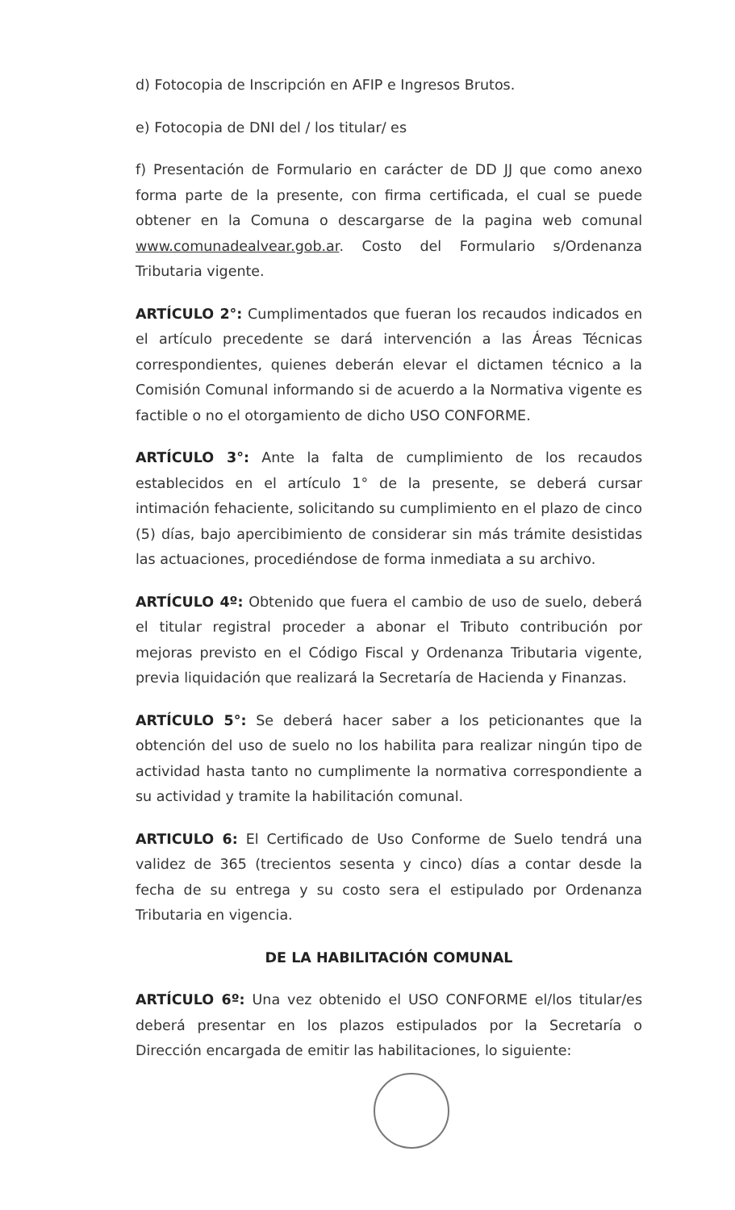d) Fotocopia de Inscripción en AFIP e Ingresos Brutos.
e) Fotocopia de DNI del / los titular/ es
f) Presentación de Formulario en carácter de DD JJ que como anexo forma parte de la presente, con firma certificada, el cual se puede obtener en la Comuna o descargarse de la pagina web comunal www.comunadealvear.gob.ar. Costo del Formulario s/Ordenanza Tributaria vigente.
ARTÍCULO 2°: Cumplimentados que fueran los recaudos indicados en el artículo precedente se dará intervención a las Áreas Técnicas correspondientes, quienes deberán elevar el dictamen técnico a la Comisión Comunal informando si de acuerdo a la Normativa vigente es factible o no el otorgamiento de dicho USO CONFORME.
ARTÍCULO 3°: Ante la falta de cumplimiento de los recaudos establecidos en el artículo 1° de la presente, se deberá cursar intimación fehaciente, solicitando su cumplimiento en el plazo de cinco (5) días, bajo apercibimiento de considerar sin más trámite desistidas las actuaciones, procediéndose de forma inmediata a su archivo.
ARTÍCULO 4º: Obtenido que fuera el cambio de uso de suelo, deberá el titular registral proceder a abonar el Tributo contribución por mejoras previsto en el Código Fiscal y Ordenanza Tributaria vigente, previa liquidación que realizará la Secretaría de Hacienda y Finanzas.
ARTÍCULO 5°: Se deberá hacer saber a los peticionantes que la obtención del uso de suelo no los habilita para realizar ningún tipo de actividad hasta tanto no cumplimente la normativa correspondiente a su actividad y tramite la habilitación comunal.
ARTICULO 6: El Certificado de Uso Conforme de Suelo tendrá una validez de 365 (trecientos sesenta y cinco) días a contar desde la fecha de su entrega y su costo sera el estipulado por Ordenanza Tributaria en vigencia.
DE LA HABILITACIÓN COMUNAL
ARTÍCULO 6º: Una vez obtenido el USO CONFORME el/los titular/es deberá presentar en los plazos estipulados por la Secretaría o Dirección encargada de emitir las habilitaciones, lo siguiente: